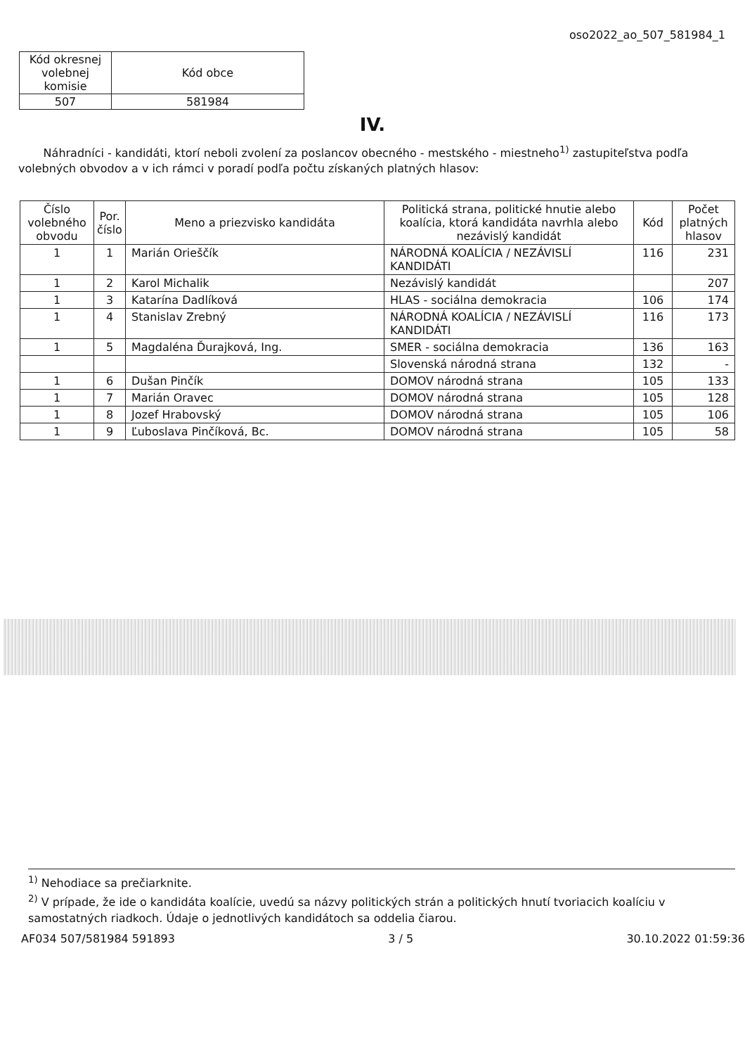oso2022_ao_507_581984_1
| Kód okresnej volebnej komisie | Kód obce |
| 507 | 581984 |
IV.
Náhradníci - kandidáti, ktorí neboli zvolení za poslancov obecného - mestského - miestneho<sup>1)</sup> zastupiteľstva podľa volebných obvodov a v ich rámci v poradí podľa počtu získaných platných hlasov:
| Číslo volebného obvodu | Por. číslo | Meno a priezvisko kandidáta | Politická strana, politické hnutie alebo koalícia, ktorá kandidáta navrhla alebo nezávislý kandidát | Kód | Počet platných hlasov |
| --- | --- | --- | --- | --- | --- |
| 1 | 1 | Marián Orieščík | NÁRODNÁ KOALÍCIA / NEZÁVISLÍ KANDIDÁTI | 116 | 231 |
| 1 | 2 | Karol Michalik | Nezávislý kandidát | | 207 |
| 1 | 3 | Katarína Dadlíková | HLAS - sociálna demokracia | 106 | 174 |
| 1 | 4 | Stanislav Zrebný | NÁRODNÁ KOALÍCIA / NEZÁVISLÍ KANDIDÁTI | 116 | 173 |
| 1 | 5 | Magdaléna Ďurajková, Ing. | SMER - sociálna demokracia | 136 | 163 |
| | | | Slovenská národná strana | 132 | - |
| 1 | 6 | Dušan Pinčík | DOMOV národná strana | 105 | 133 |
| 1 | 7 | Marián Oravec | DOMOV národná strana | 105 | 128 |
| 1 | 8 | Jozef Hrabovský | DOMOV národná strana | 105 | 106 |
| 1 | 9 | Ľuboslava Pinčíková, Bc. | DOMOV národná strana | 105 | 58 |
<sup>1)</sup> Nehodiace sa prečiarknite.
<sup>2)</sup> V prípade, že ide o kandidáta koalície, uvedú sa názvy politických strán a politických hnutí tvoriacich koalíciu v samostatných riadkoch. Údaje o jednotlivých kandidátoch sa oddelia čiarou.
AF034 507/581984 591893 3 / 5 30.10.2022 01:59:36